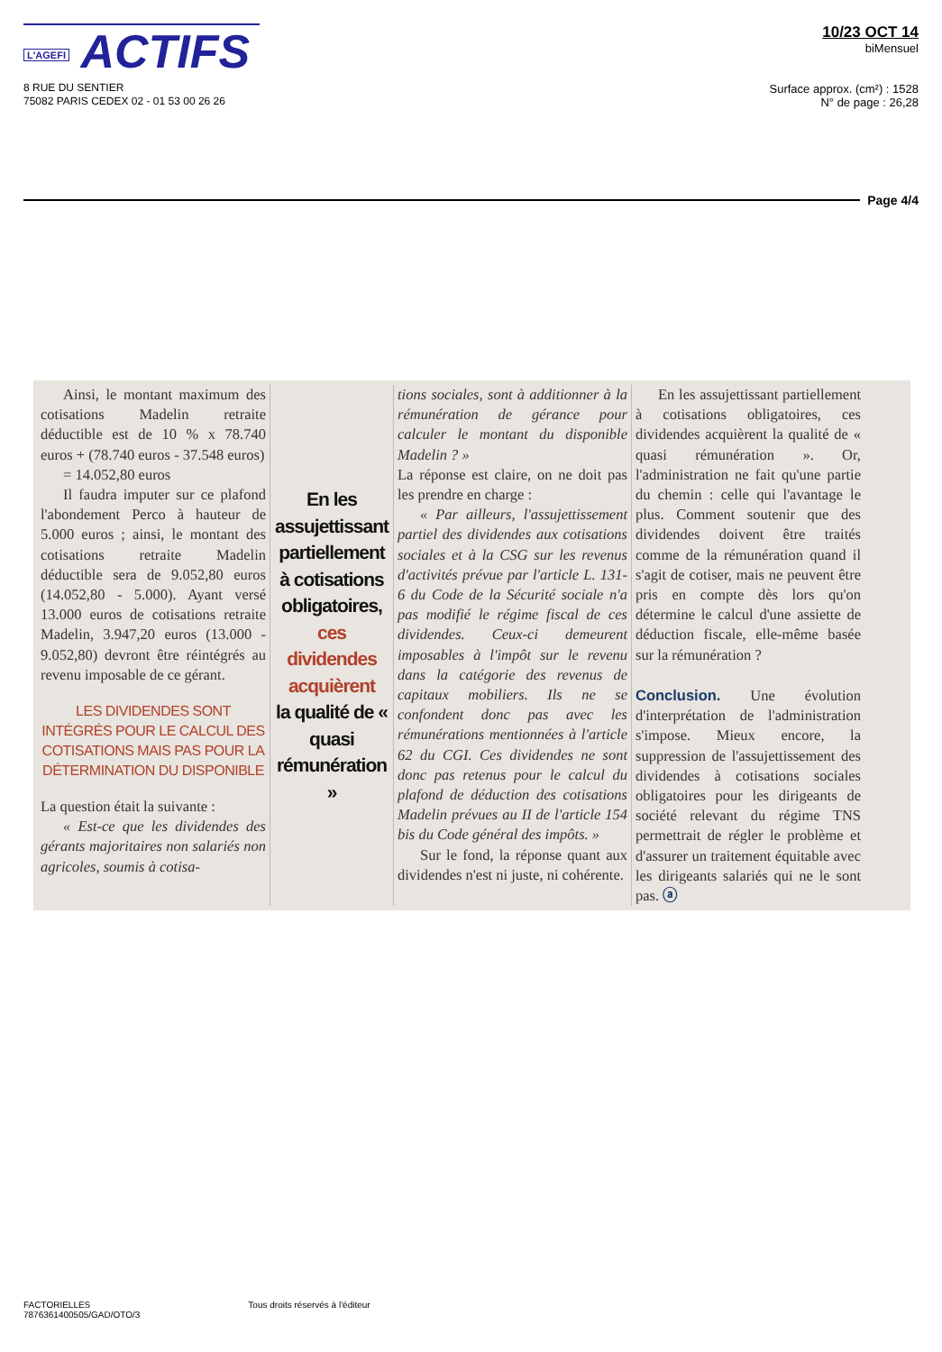L'AGEFI ACTIFS
8 RUE DU SENTIER
75082 PARIS CEDEX 02 - 01 53 00 26 26
10/23 OCT 14
biMensuel
Surface approx. (cm²) : 1528
N° de page : 26,28
Page 4/4
Ainsi, le montant maximum des cotisations Madelin retraite déductible est de 10 % x 78.740 euros + (78.740 euros - 37.548 euros)
= 14.052,80 euros
Il faudra imputer sur ce plafond l'abondement Perco à hauteur de 5.000 euros ; ainsi, le montant des cotisations retraite Madelin déductible sera de 9.052,80 euros (14.052,80 - 5.000). Ayant versé 13.000 euros de cotisations retraite Madelin, 3.947,20 euros (13.000 - 9.052,80) devront être réintégrés au revenu imposable de ce gérant.
LES DIVIDENDES SONT INTÉGRÉS POUR LE CALCUL DES COTISATIONS MAIS PAS POUR LA DÉTERMINATION DU DISPONIBLE
La question était la suivante :
« Est-ce que les dividendes des gérants majoritaires non salariés non agricoles, soumis à cotisa-
En les assujettissant partiellement à cotisations obligatoires,
ces dividendes acquièrent
la qualité de « quasi rémunération »
tions sociales, sont à additionner à la rémunération de gérance pour calculer le montant du disponible Madelin ? »
La réponse est claire, on ne doit pas les prendre en charge :
« Par ailleurs, l'assujettissement partiel des dividendes aux cotisations sociales et à la CSG sur les revenus d'activités prévue par l'article L. 131-6 du Code de la Sécurité sociale n'a pas modifié le régime fiscal de ces dividendes. Ceux-ci demeurent imposables à l'impôt sur le revenu dans la catégorie des revenus de capitaux mobiliers. Ils ne se confondent donc pas avec les rémunérations mentionnées à l'article 62 du CGI. Ces dividendes ne sont donc pas retenus pour le calcul du plafond de déduction des cotisations Madelin prévues au II de l'article 154 bis du Code général des impôts. »
Sur le fond, la réponse quant aux dividendes n'est ni juste, ni cohérente.
En les assujettissant partiellement à cotisations obligatoires, ces dividendes acquièrent la qualité de « quasi rémunération ». Or, l'administration ne fait qu'une partie du chemin : celle qui l'avantage le plus. Comment soutenir que des dividendes doivent être traités comme de la rémunération quand il s'agit de cotiser, mais ne peuvent être pris en compte dès lors qu'on détermine le calcul d'une assiette de déduction fiscale, elle-même basée sur la rémunération ?
Conclusion. Une évolution d'interprétation de l'administration s'impose. Mieux encore, la suppression de l'assujettissement des dividendes à cotisations sociales obligatoires pour les dirigeants de société relevant du régime TNS permettrait de régler le problème et d'assurer un traitement équitable avec les dirigeants salariés qui ne le sont pas. ⓐ
FACTORIELLES
7876361400505/GAD/OTO/3
Tous droits réservés à l'éditeur